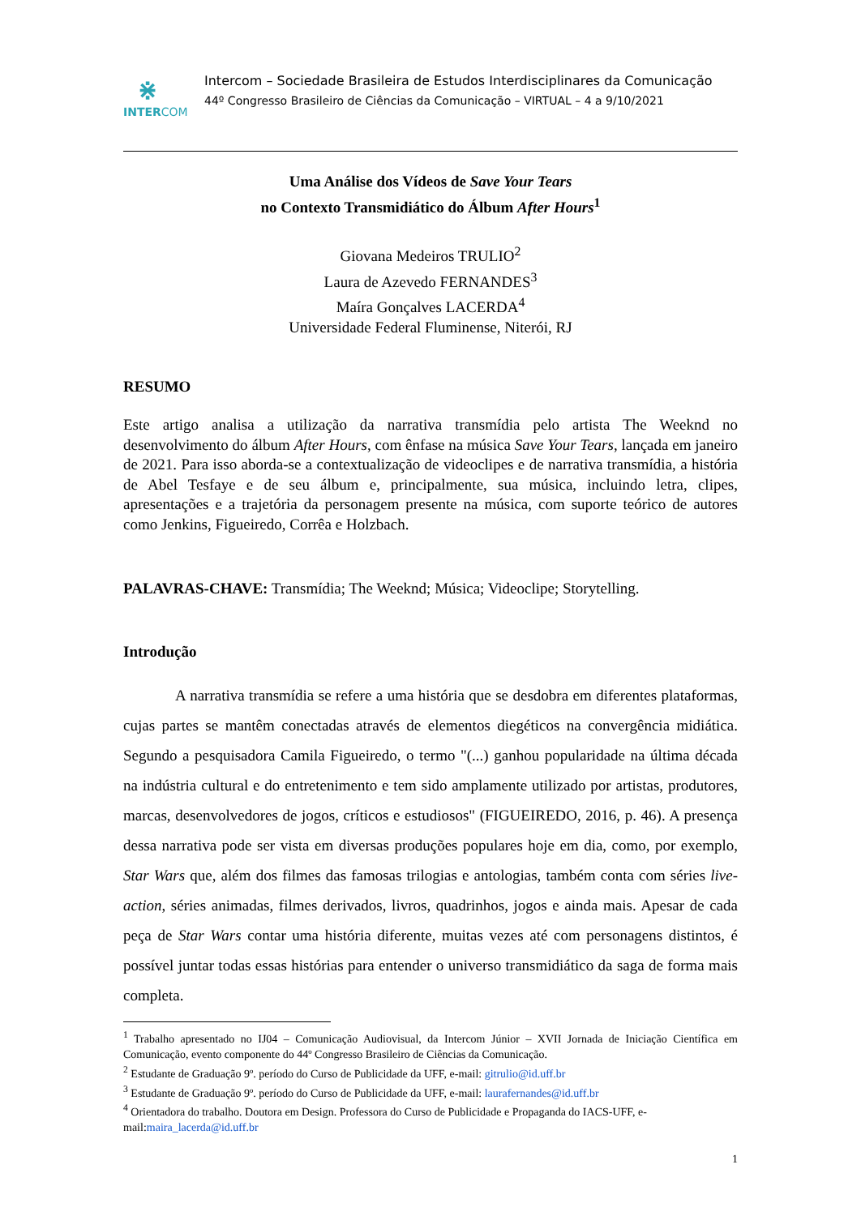⋇
INTERCOM
Intercom – Sociedade Brasileira de Estudos Interdisciplinares da Comunicação
44º Congresso Brasileiro de Ciências da Comunicação – VIRTUAL – 4 a 9/10/2021
Uma Análise dos Vídeos de Save Your Tears
no Contexto Transmidiático do Álbum After Hours<sup>1</sup>
Giovana Medeiros TRULIO<sup>2</sup>
Laura de Azevedo FERNANDES<sup>3</sup>
Maíra Gonçalves LACERDA<sup>4</sup>
Universidade Federal Fluminense, Niterói, RJ
RESUMO
Este artigo analisa a utilização da narrativa transmídia pelo artista The Weeknd no desenvolvimento do álbum After Hours, com ênfase na música Save Your Tears, lançada em janeiro de 2021. Para isso aborda-se a contextualização de videoclipes e de narrativa transmídia, a história de Abel Tesfaye e de seu álbum e, principalmente, sua música, incluindo letra, clipes, apresentações e a trajetória da personagem presente na música, com suporte teórico de autores como Jenkins, Figueiredo, Corrêa e Holzbach.
PALAVRAS-CHAVE: Transmídia; The Weeknd; Música; Videoclipe; Storytelling.
Introdução
A narrativa transmídia se refere a uma história que se desdobra em diferentes plataformas, cujas partes se mantêm conectadas através de elementos diegéticos na convergência midiática. Segundo a pesquisadora Camila Figueiredo, o termo "(...) ganhou popularidade na última década na indústria cultural e do entretenimento e tem sido amplamente utilizado por artistas, produtores, marcas, desenvolvedores de jogos, críticos e estudiosos" (FIGUEIREDO, 2016, p. 46). A presença dessa narrativa pode ser vista em diversas produções populares hoje em dia, como, por exemplo, Star Wars que, além dos filmes das famosas trilogias e antologias, também conta com séries live-action, séries animadas, filmes derivados, livros, quadrinhos, jogos e ainda mais. Apesar de cada peça de Star Wars contar uma história diferente, muitas vezes até com personagens distintos, é possível juntar todas essas histórias para entender o universo transmidiático da saga de forma mais completa.
<sup>1</sup> Trabalho apresentado no IJ04 – Comunicação Audiovisual, da Intercom Júnior – XVII Jornada de Iniciação Científica em Comunicação, evento componente do 44º Congresso Brasileiro de Ciências da Comunicação.
<sup>2</sup> Estudante de Graduação 9º. período do Curso de Publicidade da UFF, e-mail: gitrulio@id.uff.br
<sup>3</sup> Estudante de Graduação 9º. período do Curso de Publicidade da UFF, e-mail: laurafernandes@id.uff.br
<sup>4</sup> Orientadora do trabalho. Doutora em Design. Professora do Curso de Publicidade e Propaganda do IACS-UFF, e-mail:maira_lacerda@id.uff.br
1